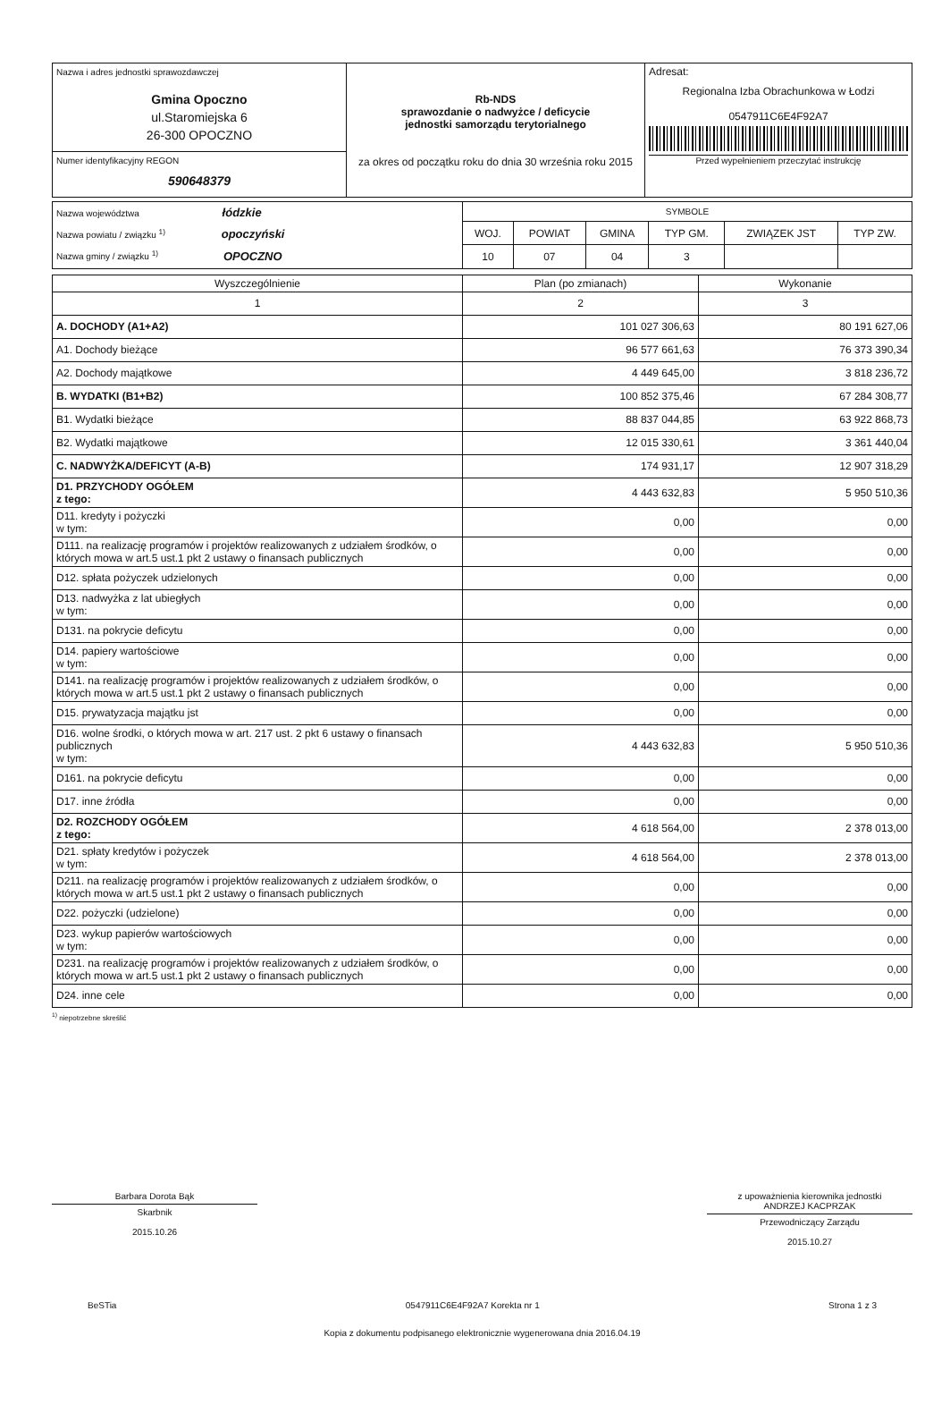| Nazwa i adres jednostki sprawozdawczej Gmina Opoczno ul.Staromiejska 6 26-300 OPOCZNO | Rb-NDS sprawozdanie o nadwyżce / deficycie jednostki samorządu terytorialnego za okres od początku roku do dnia 30 września roku 2015 | Adresat: Regionalna Izba Obrachunkowa w Łodzi 0547911C6E4F92A7 Przed wypełnieniem przeczytać instrukcję |
| Numer identyfikacyjny REGON 590648379 | | |
| Nazwa województwa łódzkie Nazwa powiatu / związku <sup>1)</sup> opoczyński Nazwa gminy / związku <sup>1)</sup> OPOCZNO | SYMBOLE | | | | | |
| | WOJ. | POWIAT | GMINA | TYP GM. | ZWIĄZEK JST | TYP ZW. |
| | 10 | 07 | 04 | 3 | | |
| Wyszczególnienie | Plan (po zmianach) | Wykonanie |
| --- | --- | --- |
| 1 | 2 | 3 |
| A. DOCHODY (A1+A2) | 101 027 306,63 | 80 191 627,06 |
| A1. Dochody bieżące | 96 577 661,63 | 76 373 390,34 |
| A2. Dochody majątkowe | 4 449 645,00 | 3 818 236,72 |
| B. WYDATKI (B1+B2) | 100 852 375,46 | 67 284 308,77 |
| B1. Wydatki bieżące | 88 837 044,85 | 63 922 868,73 |
| B2. Wydatki majątkowe | 12 015 330,61 | 3 361 440,04 |
| C. NADWYŻKA/DEFICYT (A-B) | 174 931,17 | 12 907 318,29 |
| D1. PRZYCHODY OGÓŁEM z tego: | 4 443 632,83 | 5 950 510,36 |
| D11. kredyty i pożyczki w tym: | 0,00 | 0,00 |
| D111. na realizację programów i projektów realizowanych z udziałem środków, o których mowa w art.5 ust.1 pkt 2 ustawy o finansach publicznych | 0,00 | 0,00 |
| D12. spłata pożyczek udzielonych | 0,00 | 0,00 |
| D13. nadwyżka z lat ubiegłych w tym: | 0,00 | 0,00 |
| D131. na pokrycie deficytu | 0,00 | 0,00 |
| D14. papiery wartościowe w tym: | 0,00 | 0,00 |
| D141. na realizację programów i projektów realizowanych z udziałem środków, o których mowa w art.5 ust.1 pkt 2 ustawy o finansach publicznych | 0,00 | 0,00 |
| D15. prywatyzacja majątku jst | 0,00 | 0,00 |
| D16. wolne środki, o których mowa w art. 217 ust. 2 pkt 6 ustawy o finansach publicznych w tym: | 4 443 632,83 | 5 950 510,36 |
| D161. na pokrycie deficytu | 0,00 | 0,00 |
| D17. inne źródła | 0,00 | 0,00 |
| D2. ROZCHODY OGÓŁEM z tego: | 4 618 564,00 | 2 378 013,00 |
| D21. spłaty kredytów i pożyczek w tym: | 4 618 564,00 | 2 378 013,00 |
| D211. na realizację programów i projektów realizowanych z udziałem środków, o których mowa w art.5 ust.1 pkt 2 ustawy o finansach publicznych | 0,00 | 0,00 |
| D22. pożyczki (udzielone) | 0,00 | 0,00 |
| D23. wykup papierów wartościowych w tym: | 0,00 | 0,00 |
| D231. na realizację programów i projektów realizowanych z udziałem środków, o których mowa w art.5 ust.1 pkt 2 ustawy o finansach publicznych | 0,00 | 0,00 |
| D24. inne cele | 0,00 | 0,00 |
<sup>1)</sup> niepotrzebne skreślić
Barbara Dorota Bąk
Skarbnik
2015.10.26
z upoważnienia kierownika jednostki
ANDRZEJ KACPRZAK
Przewodniczący Zarządu
2015.10.27
BeSTia 0547911C6E4F92A7 Korekta nr 1 Strona 1 z 3
Kopia z dokumentu podpisanego elektronicznie wygenerowana dnia 2016.04.19